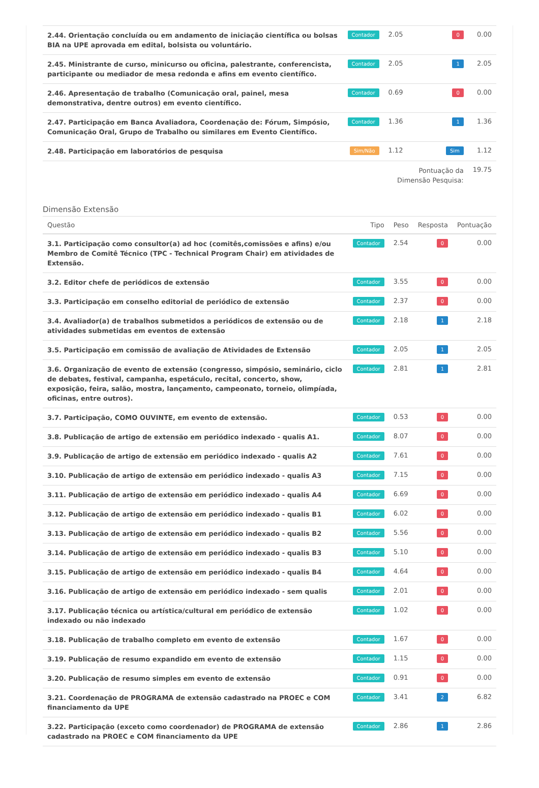| 2.44. Orientação concluída ou em andamento de iniciação científica ou bolsas BIA na UPE aprovada em edital, bolsista ou voluntário. | Contador | 2.05 | 0 | 0.00 |
| 2.45. Ministrante de curso, minicurso ou oficina, palestrante, conferencista, participante ou mediador de mesa redonda e afins em evento científico. | Contador | 2.05 | 1 | 2.05 |
| 2.46. Apresentação de trabalho (Comunicação oral, painel, mesa demonstrativa, dentre outros) em evento científico. | Contador | 0.69 | 0 | 0.00 |
| 2.47. Participação em Banca Avaliadora, Coordenação de: Fórum, Simpósio, Comunicação Oral, Grupo de Trabalho ou similares em Evento Científico. | Contador | 1.36 | 1 | 1.36 |
| 2.48. Participação em laboratórios de pesquisa | Sim/Não | 1.12 | Sim | 1.12 |
| | | Pontuação da Dimensão Pesquisa: | | 19.75 |
Dimensão Extensão
| Questão | Tipo | Peso | Resposta | Pontuação |
| --- | --- | --- | --- | --- |
| 3.1. Participação como consultor(a) ad hoc (comitês,comissões e afins) e/ou Membro de Comitê Técnico (TPC - Technical Program Chair) em atividades de Extensão. | Contador | 2.54 | 0 | 0.00 |
| 3.2. Editor chefe de periódicos de extensão | Contador | 3.55 | 0 | 0.00 |
| 3.3. Participação em conselho editorial de periódico de extensão | Contador | 2.37 | 0 | 0.00 |
| 3.4. Avaliador(a) de trabalhos submetidos a periódicos de extensão ou de atividades submetidas em eventos de extensão | Contador | 2.18 | 1 | 2.18 |
| 3.5. Participação em comissão de avaliação de Atividades de Extensão | Contador | 2.05 | 1 | 2.05 |
| 3.6. Organização de evento de extensão (congresso, simpósio, seminário, ciclo de debates, festival, campanha, espetáculo, recital, concerto, show, exposição, feira, salão, mostra, lançamento, campeonato, torneio, olimpíada, oficinas, entre outros). | Contador | 2.81 | 1 | 2.81 |
| 3.7. Participação, COMO OUVINTE, em evento de extensão. | Contador | 0.53 | 0 | 0.00 |
| 3.8. Publicação de artigo de extensão em periódico indexado - qualis A1. | Contador | 8.07 | 0 | 0.00 |
| 3.9. Publicação de artigo de extensão em periódico indexado - qualis A2 | Contador | 7.61 | 0 | 0.00 |
| 3.10. Publicação de artigo de extensão em periódico indexado - qualis A3 | Contador | 7.15 | 0 | 0.00 |
| 3.11. Publicação de artigo de extensão em periódico indexado - qualis A4 | Contador | 6.69 | 0 | 0.00 |
| 3.12. Publicação de artigo de extensão em periódico indexado - qualis B1 | Contador | 6.02 | 0 | 0.00 |
| 3.13. Publicação de artigo de extensão em periódico indexado - qualis B2 | Contador | 5.56 | 0 | 0.00 |
| 3.14. Publicação de artigo de extensão em periódico indexado - qualis B3 | Contador | 5.10 | 0 | 0.00 |
| 3.15. Publicação de artigo de extensão em periódico indexado - qualis B4 | Contador | 4.64 | 0 | 0.00 |
| 3.16. Publicação de artigo de extensão em periódico indexado - sem qualis | Contador | 2.01 | 0 | 0.00 |
| 3.17. Publicação técnica ou artística/cultural em periódico de extensão indexado ou não indexado | Contador | 1.02 | 0 | 0.00 |
| 3.18. Publicação de trabalho completo em evento de extensão | Contador | 1.67 | 0 | 0.00 |
| 3.19. Publicação de resumo expandido em evento de extensão | Contador | 1.15 | 0 | 0.00 |
| 3.20. Publicação de resumo simples em evento de extensão | Contador | 0.91 | 0 | 0.00 |
| 3.21. Coordenação de PROGRAMA de extensão cadastrado na PROEC e COM financiamento da UPE | Contador | 3.41 | 2 | 6.82 |
| 3.22. Participação (exceto como coordenador) de PROGRAMA de extensão cadastrado na PROEC e COM financiamento da UPE | Contador | 2.86 | 1 | 2.86 |